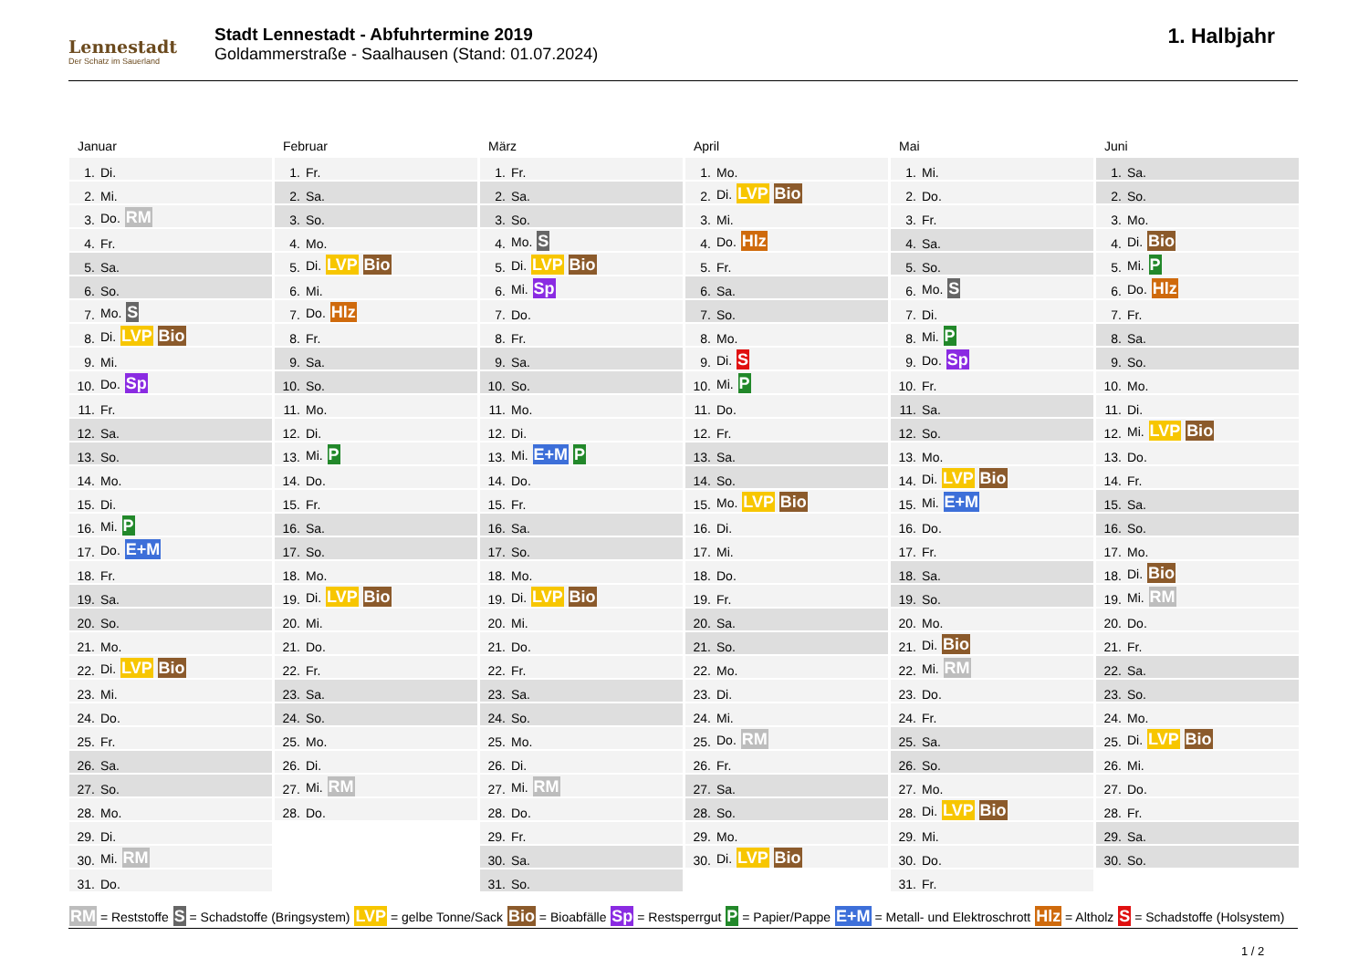Lennestadt
Der Schatz im Sauerland
Stadt Lennestadt - Abfuhrtermine 2019
Goldammerstraße - Saalhausen (Stand: 01.07.2024)
1. Halbjahr
Januar
| 1. | Di. |
| 2. | Mi. |
| 3. | Do. RM |
| 4. | Fr. |
| 5. | Sa. |
| 6. | So. |
| 7. | Mo. S |
| 8. | Di. LVP Bio |
| 9. | Mi. |
| 10. | Do. Sp |
| 11. | Fr. |
| 12. | Sa. |
| 13. | So. |
| 14. | Mo. |
| 15. | Di. |
| 16. | Mi. P |
| 17. | Do. E+M |
| 18. | Fr. |
| 19. | Sa. |
| 20. | So. |
| 21. | Mo. |
| 22. | Di. LVP Bio |
| 23. | Mi. |
| 24. | Do. |
| 25. | Fr. |
| 26. | Sa. |
| 27. | So. |
| 28. | Mo. |
| 29. | Di. |
| 30. | Mi. RM |
| 31. | Do. |
Februar
| 1. | Fr. |
| 2. | Sa. |
| 3. | So. |
| 4. | Mo. |
| 5. | Di. LVP Bio |
| 6. | Mi. |
| 7. | Do. Hlz |
| 8. | Fr. |
| 9. | Sa. |
| 10. | So. |
| 11. | Mo. |
| 12. | Di. |
| 13. | Mi. P |
| 14. | Do. |
| 15. | Fr. |
| 16. | Sa. |
| 17. | So. |
| 18. | Mo. |
| 19. | Di. LVP Bio |
| 20. | Mi. |
| 21. | Do. |
| 22. | Fr. |
| 23. | Sa. |
| 24. | So. |
| 25. | Mo. |
| 26. | Di. |
| 27. | Mi. RM |
| 28. | Do. |
März
| 1. | Fr. |
| 2. | Sa. |
| 3. | So. |
| 4. | Mo. S |
| 5. | Di. LVP Bio |
| 6. | Mi. Sp |
| 7. | Do. |
| 8. | Fr. |
| 9. | Sa. |
| 10. | So. |
| 11. | Mo. |
| 12. | Di. |
| 13. | Mi. E+M P |
| 14. | Do. |
| 15. | Fr. |
| 16. | Sa. |
| 17. | So. |
| 18. | Mo. |
| 19. | Di. LVP Bio |
| 20. | Mi. |
| 21. | Do. |
| 22. | Fr. |
| 23. | Sa. |
| 24. | So. |
| 25. | Mo. |
| 26. | Di. |
| 27. | Mi. RM |
| 28. | Do. |
| 29. | Fr. |
| 30. | Sa. |
| 31. | So. |
April
| 1. | Mo. |
| 2. | Di. LVP Bio |
| 3. | Mi. |
| 4. | Do. Hlz |
| 5. | Fr. |
| 6. | Sa. |
| 7. | So. |
| 8. | Mo. |
| 9. | Di. S |
| 10. | Mi. P |
| 11. | Do. |
| 12. | Fr. |
| 13. | Sa. |
| 14. | So. |
| 15. | Mo. LVP Bio |
| 16. | Di. |
| 17. | Mi. |
| 18. | Do. |
| 19. | Fr. |
| 20. | Sa. |
| 21. | So. |
| 22. | Mo. |
| 23. | Di. |
| 24. | Mi. |
| 25. | Do. RM |
| 26. | Fr. |
| 27. | Sa. |
| 28. | So. |
| 29. | Mo. |
| 30. | Di. LVP Bio |
Mai
| 1. | Mi. |
| 2. | Do. |
| 3. | Fr. |
| 4. | Sa. |
| 5. | So. |
| 6. | Mo. S |
| 7. | Di. |
| 8. | Mi. P |
| 9. | Do. Sp |
| 10. | Fr. |
| 11. | Sa. |
| 12. | So. |
| 13. | Mo. |
| 14. | Di. LVP Bio |
| 15. | Mi. E+M |
| 16. | Do. |
| 17. | Fr. |
| 18. | Sa. |
| 19. | So. |
| 20. | Mo. |
| 21. | Di. Bio |
| 22. | Mi. RM |
| 23. | Do. |
| 24. | Fr. |
| 25. | Sa. |
| 26. | So. |
| 27. | Mo. |
| 28. | Di. LVP Bio |
| 29. | Mi. |
| 30. | Do. |
| 31. | Fr. |
Juni
| 1. | Sa. |
| 2. | So. |
| 3. | Mo. |
| 4. | Di. Bio |
| 5. | Mi. P |
| 6. | Do. Hlz |
| 7. | Fr. |
| 8. | Sa. |
| 9. | So. |
| 10. | Mo. |
| 11. | Di. |
| 12. | Mi. LVP Bio |
| 13. | Do. |
| 14. | Fr. |
| 15. | Sa. |
| 16. | So. |
| 17. | Mo. |
| 18. | Di. Bio |
| 19. | Mi. RM |
| 20. | Do. |
| 21. | Fr. |
| 22. | Sa. |
| 23. | So. |
| 24. | Mo. |
| 25. | Di. LVP Bio |
| 26. | Mi. |
| 27. | Do. |
| 28. | Fr. |
| 29. | Sa. |
| 30. | So. |
RM = Reststoffe S = Schadstoffe (Bringsystem) LVP = gelbe Tonne/Sack Bio = Bioabfälle Sp = Restsperrgut P = Papier/Pappe E+M = Metall- und Elektroschrott Hlz = Altholz S = Schadstoffe (Holsystem)
1 / 2